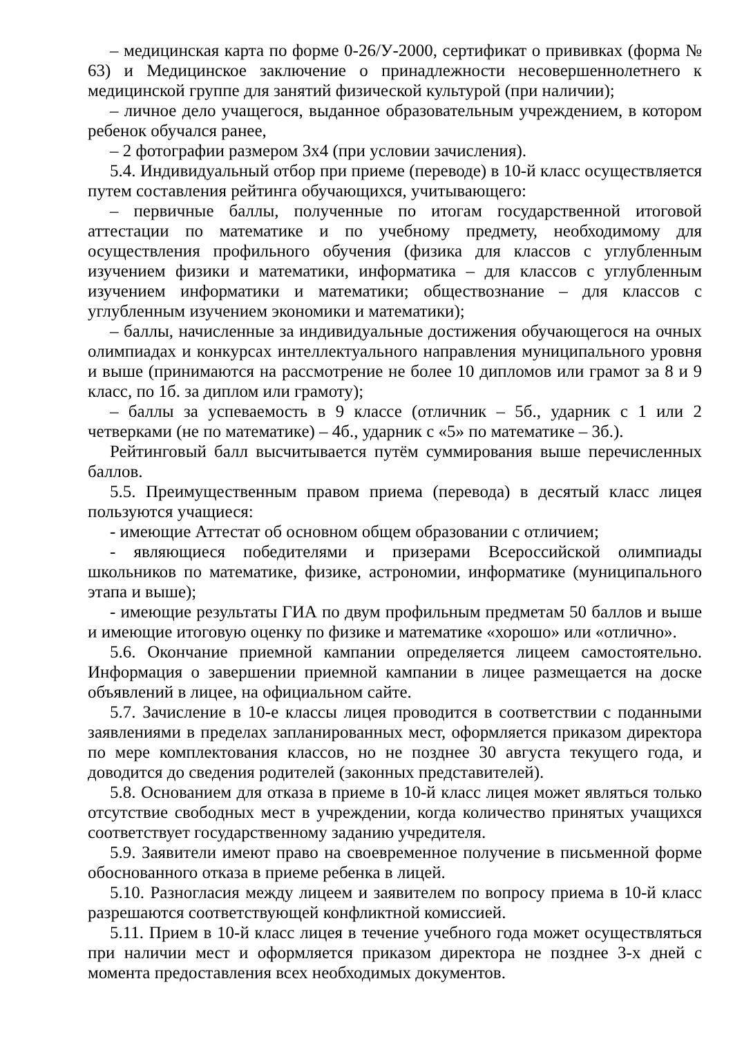– медицинская карта по форме 0-26/У-2000, сертификат о прививках (форма № 63) и Медицинское заключение о принадлежности несовершеннолетнего к медицинской группе для занятий физической культурой (при наличии);
– личное дело учащегося, выданное образовательным учреждением, в котором ребенок обучался ранее,
– 2 фотографии размером 3х4 (при условии зачисления).
5.4. Индивидуальный отбор при приеме (переводе) в 10-й класс осуществляется путем составления рейтинга обучающихся, учитывающего:
– первичные баллы, полученные по итогам государственной итоговой аттестации по математике и по учебному предмету, необходимому для осуществления профильного обучения (физика для классов с углубленным изучением физики и математики, информатика – для классов с углубленным изучением информатики и математики; обществознание – для классов с углубленным изучением экономики и математики);
– баллы, начисленные за индивидуальные достижения обучающегося на очных олимпиадах и конкурсах интеллектуального направления муниципального уровня и выше (принимаются на рассмотрение не более 10 дипломов или грамот за 8 и 9 класс, по 1б. за диплом или грамоту);
– баллы за успеваемость в 9 классе (отличник – 5б., ударник с 1 или 2 четверками (не по математике) – 4б., ударник с «5» по математике – 3б.).
Рейтинговый балл высчитывается путём суммирования выше перечисленных баллов.
5.5. Преимущественным правом приема (перевода) в десятый класс лицея пользуются учащиеся:
- имеющие Аттестат об основном общем образовании с отличием;
- являющиеся победителями и призерами Всероссийской олимпиады школьников по математике, физике, астрономии, информатике (муниципального этапа и выше);
- имеющие результаты ГИА по двум профильным предметам 50 баллов и выше и имеющие итоговую оценку по физике и математике «хорошо» или «отлично».
5.6. Окончание приемной кампании определяется лицеем самостоятельно. Информация о завершении приемной кампании в лицее размещается на доске объявлений в лицее, на официальном сайте.
5.7. Зачисление в 10-е классы лицея проводится в соответствии с поданными заявлениями в пределах запланированных мест, оформляется приказом директора по мере комплектования классов, но не позднее 30 августа текущего года, и доводится до сведения родителей (законных представителей).
5.8. Основанием для отказа в приеме в 10-й класс лицея может являться только отсутствие свободных мест в учреждении, когда количество принятых учащихся соответствует государственному заданию учредителя.
5.9. Заявители имеют право на своевременное получение в письменной форме обоснованного отказа в приеме ребенка в лицей.
5.10. Разногласия между лицеем и заявителем по вопросу приема в 10-й класс разрешаются соответствующей конфликтной комиссией.
5.11. Прием в 10-й класс лицея в течение учебного года может осуществляться при наличии мест и оформляется приказом директора не позднее 3-х дней с момента предоставления всех необходимых документов.